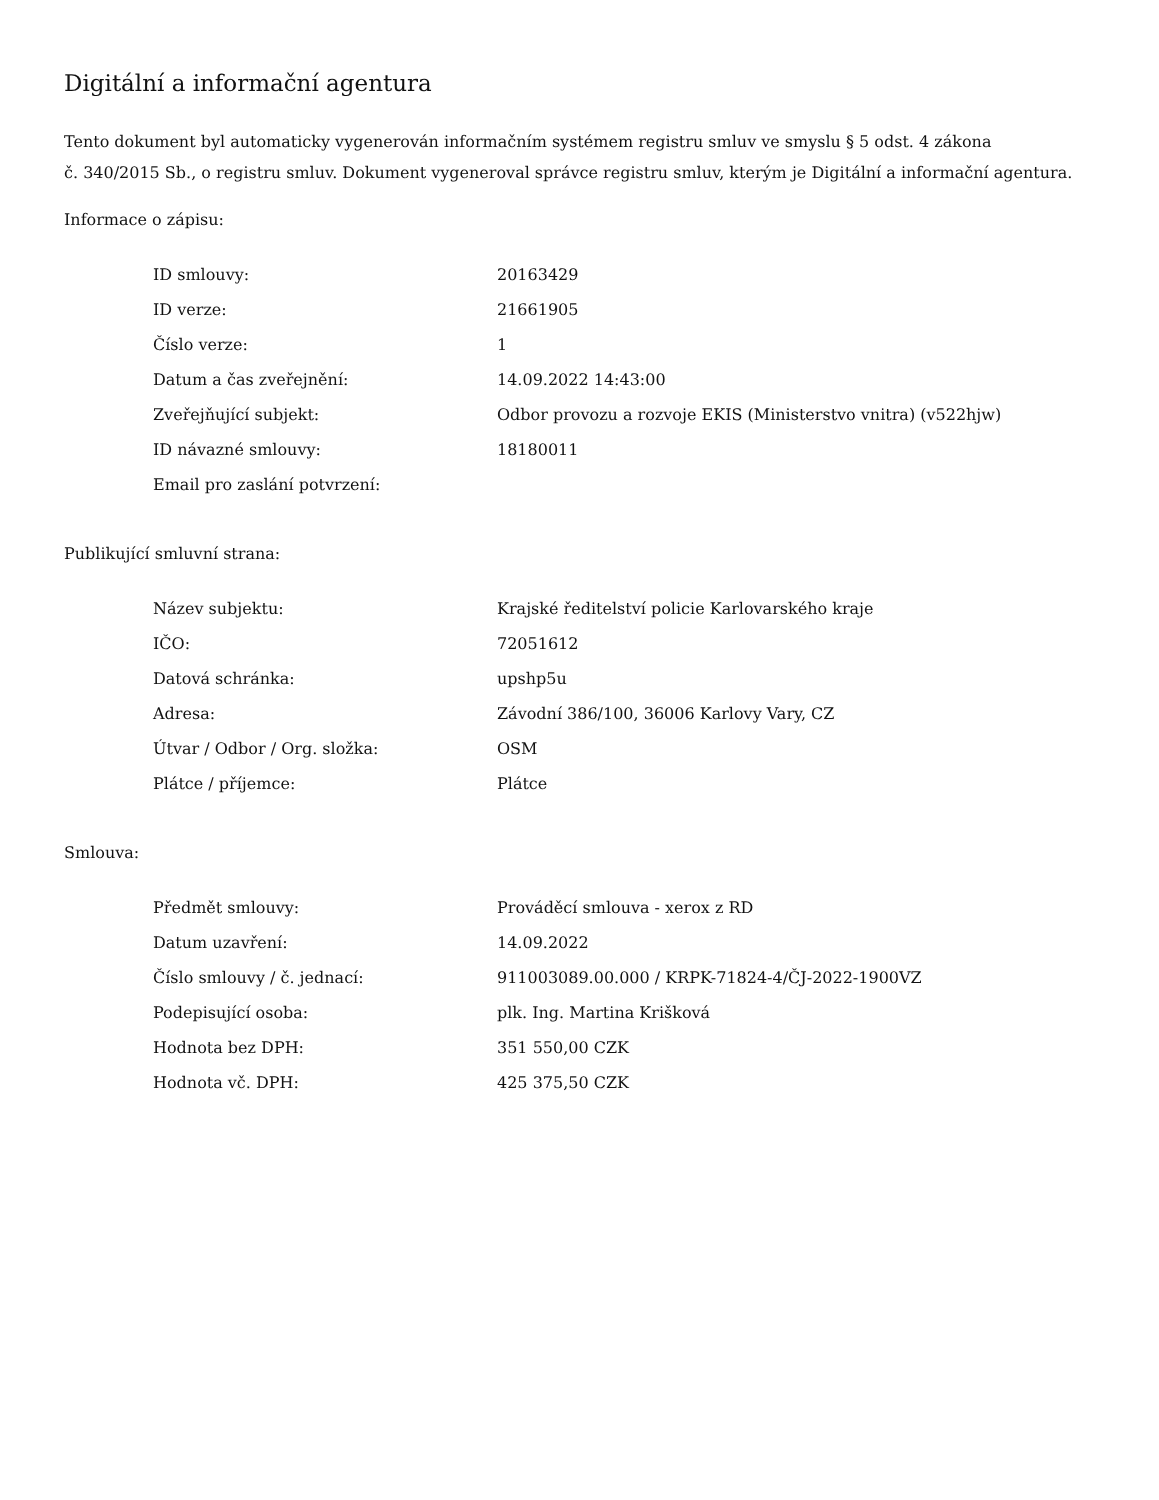Digitální a informační agentura
Tento dokument byl automaticky vygenerován informačním systémem registru smluv ve smyslu § 5 odst. 4 zákona
č. 340/2015 Sb., o registru smluv. Dokument vygeneroval správce registru smluv, kterým je Digitální a informační agentura.
Informace o zápisu:
| ID smlouvy: | 20163429 |
| ID verze: | 21661905 |
| Číslo verze: | 1 |
| Datum a čas zveřejnění: | 14.09.2022 14:43:00 |
| Zveřejňující subjekt: | Odbor provozu a rozvoje EKIS (Ministerstvo vnitra) (v522hjw) |
| ID návazné smlouvy: | 18180011 |
| Email pro zaslání potvrzení: | |
Publikující smluvní strana:
| Název subjektu: | Krajské ředitelství policie Karlovarského kraje |
| IČO: | 72051612 |
| Datová schránka: | upshp5u |
| Adresa: | Závodní 386/100, 36006 Karlovy Vary, CZ |
| Útvar / Odbor / Org. složka: | OSM |
| Plátce / příjemce: | Plátce |
Smlouva:
| Předmět smlouvy: | Prováděcí smlouva - xerox z RD |
| Datum uzavření: | 14.09.2022 |
| Číslo smlouvy / č. jednací: | 911003089.00.000 / KRPK-71824-4/ČJ-2022-1900VZ |
| Podepisující osoba: | plk. Ing. Martina Krišková |
| Hodnota bez DPH: | 351 550,00 CZK |
| Hodnota vč. DPH: | 425 375,50 CZK |